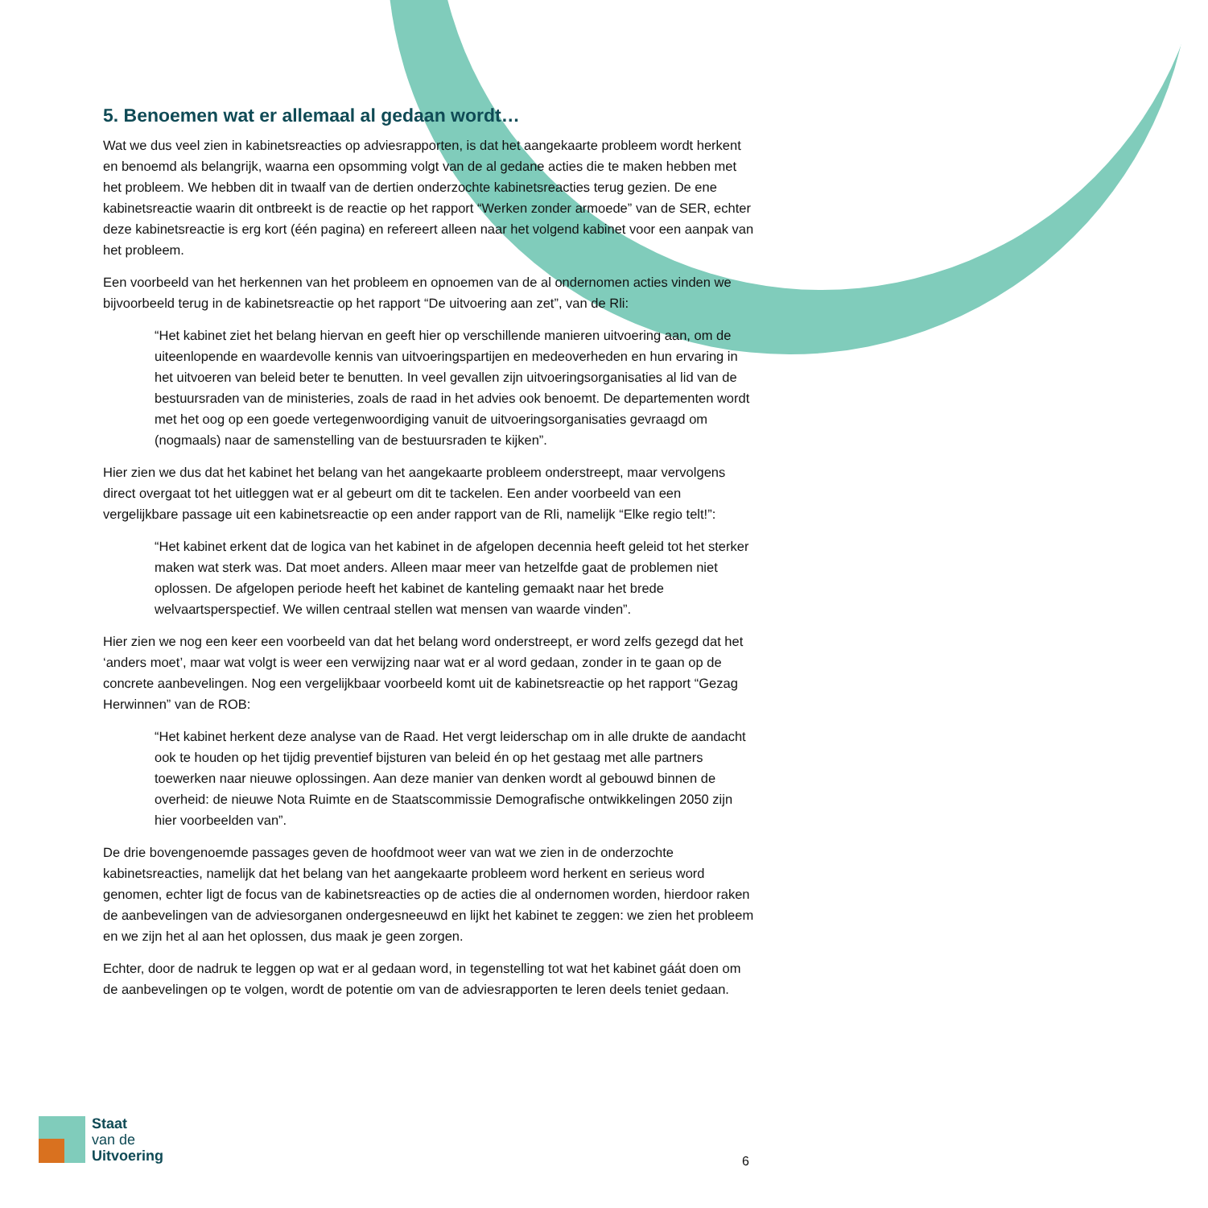5. Benoemen wat er allemaal al gedaan wordt…
Wat we dus veel zien in kabinetsreacties op adviesrapporten, is dat het aangekaarte probleem wordt herkent en benoemd als belangrijk, waarna een opsomming volgt van de al gedane acties die te maken hebben met het probleem. We hebben dit in twaalf van de dertien onderzochte kabinetsreacties terug gezien. De ene kabinetsreactie waarin dit ontbreekt is de reactie op het rapport “Werken zonder armoede” van de SER, echter deze kabinetsreactie is erg kort (één pagina) en refereert alleen naar het volgend kabinet voor een aanpak van het probleem.
Een voorbeeld van het herkennen van het probleem en opnoemen van de al ondernomen acties vinden we bijvoorbeeld terug in de kabinetsreactie op het rapport “De uitvoering aan zet”, van de Rli:
“Het kabinet ziet het belang hiervan en geeft hier op verschillende manieren uitvoering aan, om de uiteenlopende en waardevolle kennis van uitvoeringspartijen en medeoverheden en hun ervaring in het uitvoeren van beleid beter te benutten. In veel gevallen zijn uitvoeringsorganisaties al lid van de bestuursraden van de ministeries, zoals de raad in het advies ook benoemt. De departementen wordt met het oog op een goede vertegenwoordiging vanuit de uitvoeringsorganisaties gevraagd om (nogmaals) naar de samenstelling van de bestuursraden te kijken”.
Hier zien we dus dat het kabinet het belang van het aangekaarte probleem onderstreept, maar vervolgens direct overgaat tot het uitleggen wat er al gebeurt om dit te tackelen. Een ander voorbeeld van een vergelijkbare passage uit een kabinetsreactie op een ander rapport van de Rli, namelijk “Elke regio telt!”:
“Het kabinet erkent dat de logica van het kabinet in de afgelopen decennia heeft geleid tot het sterker maken wat sterk was. Dat moet anders. Alleen maar meer van hetzelfde gaat de problemen niet oplossen. De afgelopen periode heeft het kabinet de kanteling gemaakt naar het brede welvaartsperspectief. We willen centraal stellen wat mensen van waarde vinden”.
Hier zien we nog een keer een voorbeeld van dat het belang word onderstreept, er word zelfs gezegd dat het ‘anders moet’, maar wat volgt is weer een verwijzing naar wat er al word gedaan, zonder in te gaan op de concrete aanbevelingen. Nog een vergelijkbaar voorbeeld komt uit de kabinetsreactie op het rapport “Gezag Herwinnen” van de ROB:
“Het kabinet herkent deze analyse van de Raad. Het vergt leiderschap om in alle drukte de aandacht ook te houden op het tijdig preventief bijsturen van beleid én op het gestaag met alle partners toewerken naar nieuwe oplossingen. Aan deze manier van denken wordt al gebouwd binnen de overheid: de nieuwe Nota Ruimte en de Staatscommissie Demografische ontwikkelingen 2050 zijn hier voorbeelden van”.
De drie bovengenoemde passages geven de hoofdmoot weer van wat we zien in de onderzochte kabinetsreacties, namelijk dat het belang van het aangekaarte probleem word herkent en serieus word genomen, echter ligt de focus van de kabinetsreacties op de acties die al ondernomen worden, hierdoor raken de aanbevelingen van de adviesorganen ondergesneeuwd en lijkt het kabinet te zeggen: we zien het probleem en we zijn het al aan het oplossen, dus maak je geen zorgen.
Echter, door de nadruk te leggen op wat er al gedaan word, in tegenstelling tot wat het kabinet gáát doen om de aanbevelingen op te volgen, wordt de potentie om van de adviesrapporten te leren deels teniet gedaan.
Staat
van de
Uitvoering
6